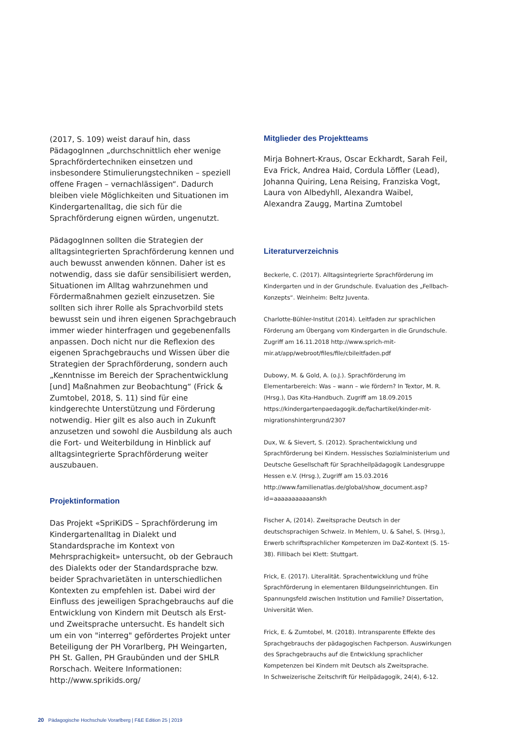(2017, S. 109) weist darauf hin, dass PädagogInnen „durchschnittlich eher wenige Sprachfördertechniken einsetzen und insbesondere Stimulierungstechniken – speziell offene Fragen – vernachlässigen“. Dadurch bleiben viele Möglichkeiten und Situationen im Kindergartenalltag, die sich für die Sprachförderung eignen würden, ungenutzt.
PädagogInnen sollten die Strategien der alltagsintegrierten Sprachförderung kennen und auch bewusst anwenden können. Daher ist es notwendig, dass sie dafür sensibilisiert werden, Situationen im Alltag wahrzunehmen und Fördermaßnahmen gezielt einzusetzen. Sie sollten sich ihrer Rolle als Sprachvorbild stets bewusst sein und ihren eigenen Sprachgebrauch immer wieder hinterfragen und gegebenenfalls anpassen. Doch nicht nur die Reflexion des eigenen Sprachgebrauchs und Wissen über die Strategien der Sprachförderung, sondern auch „Kenntnisse im Bereich der Sprachentwicklung [und] Maßnahmen zur Beobachtung“ (Frick & Zumtobel, 2018, S. 11) sind für eine kindgerechte Unterstützung und Förderung notwendig. Hier gilt es also auch in Zukunft anzusetzen und sowohl die Ausbildung als auch die Fort- und Weiterbildung in Hinblick auf alltagsintegrierte Sprachförderung weiter auszubauen.
Projektinformation
Das Projekt «SpriKiDS – Sprachförderung im Kindergartenalltag in Dialekt und Standardsprache im Kontext von Mehrsprachigkeit» untersucht, ob der Gebrauch des Dialekts oder der Standardsprache bzw. beider Sprachvarietäten in unterschiedlichen Kontexten zu empfehlen ist. Dabei wird der Einfluss des jeweiligen Sprachgebrauchs auf die Entwicklung von Kindern mit Deutsch als Erst- und Zweitsprache untersucht. Es handelt sich um ein von "interreg" gefördertes Projekt unter Beteiligung der PH Vorarlberg, PH Weingarten, PH St. Gallen, PH Graubünden und der SHLR Rorschach. Weitere Informationen: http://www.sprikids.org/
Mitglieder des Projektteams
Mirja Bohnert-Kraus, Oscar Eckhardt, Sarah Feil, Eva Frick, Andrea Haid, Cordula Löffler (Lead), Johanna Quiring, Lena Reising, Franziska Vogt, Laura von Albedyhll, Alexandra Waibel, Alexandra Zaugg, Martina Zumtobel
Literaturverzeichnis
Beckerle, C. (2017). Alltagsintegrierte Sprachförderung im Kindergarten und in der Grundschule. Evaluation des „Fellbach-Konzepts“. Weinheim: Beltz Juventa.
Charlotte-Bühler-Institut (2014). Leitfaden zur sprachlichen Förderung am Übergang vom Kindergarten in die Grundschule. Zugriff am 16.11.2018 http://www.sprich-mit-mir.at/app/webroot/files/file/cbileitfaden.pdf
Dubowy, M. & Gold, A. (o.J.). Sprachförderung im Elementarbereich: Was – wann – wie fördern? In Textor, M. R. (Hrsg.), Das Kita-Handbuch. Zugriff am 18.09.2015 https://kindergartenpaedagogik.de/fachartikel/kinder-mit-migrationshintergrund/2307
Dux, W. & Sievert, S. (2012). Sprachentwicklung und Sprachförderung bei Kindern. Hessisches Sozialministerium und Deutsche Gesellschaft für Sprachheilpädagogik Landesgruppe Hessen e.V. (Hrsg.), Zugriff am 15.03.2016 http://www.familienatlas.de/global/show_document.asp?id=aaaaaaaaaaanskh
Fischer A, (2014). Zweitsprache Deutsch in der deutschsprachigen Schweiz. In Mehlem, U. & Sahel, S. (Hrsg.), Erwerb schriftsprachlicher Kompetenzen im DaZ-Kontext (S. 15-38). Fillibach bei Klett: Stuttgart.
Frick, E. (2017). Literalität. Sprachentwicklung und frühe Sprachförderung in elementaren Bildungseinrichtungen. Ein Spannungsfeld zwischen Institution und Familie? Dissertation, Universität Wien.
Frick, E. & Zumtobel, M. (2018). Intransparente Effekte des Sprachgebrauchs der pädagogischen Fachperson. Auswirkungen des Sprachgebrauchs auf die Entwicklung sprachlicher Kompetenzen bei Kindern mit Deutsch als Zweitsprache.
In Schweizerische Zeitschrift für Heilpädagogik, 24(4), 6-12.
20 Pädagogische Hochschule Vorarlberg | F&E Edition 25 | 2019